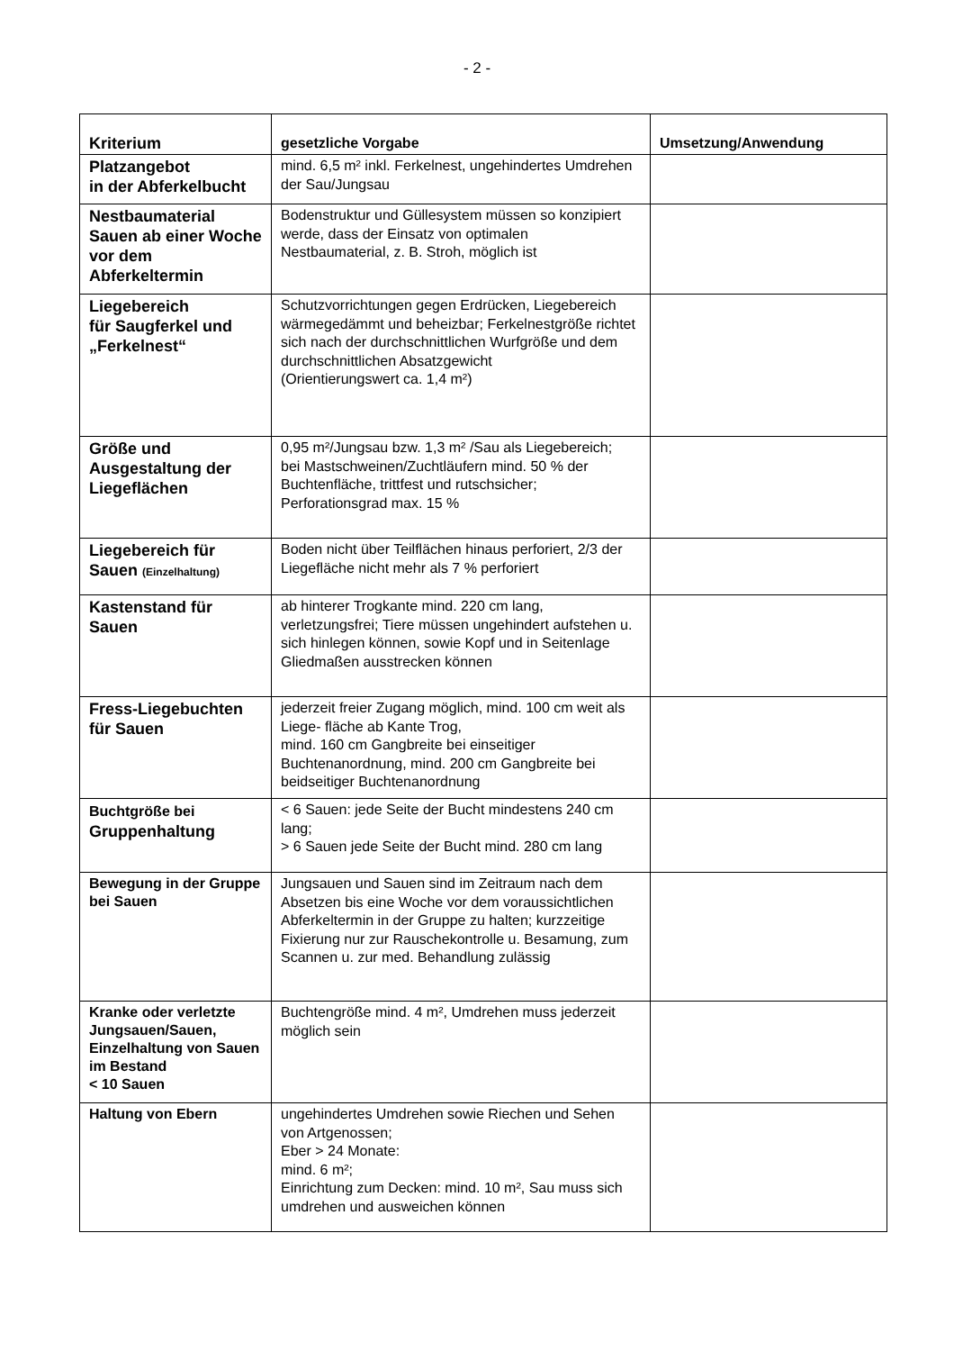- 2 -
| Kriterium | gesetzliche Vorgabe | Umsetzung/Anwendung |
| --- | --- | --- |
| Platzangebot in der Abferkelbucht | mind. 6,5 m² inkl. Ferkelnest, ungehindertes Umdrehen der Sau/Jungsau | |
| Nestbaumaterial Sauen ab einer Woche vor dem Abferkeltermin | Bodenstruktur und Güllesystem müssen so konzipiert werde, dass der Einsatz von optimalen Nestbaumaterial, z. B. Stroh, möglich ist | |
| Liegebereich für Saugferkel und „Ferkelnest“ | Schutzvorrichtungen gegen Erdrücken, Liegebereich wärmegedämmt und beheizbar; Ferkelnestgröße richtet sich nach der durchschnittlichen Wurfgröße und dem durchschnittlichen Absatzgewicht (Orientierungswert ca. 1,4 m²) | |
| Größe und Ausgestaltung der Liegeflächen | 0,95 m²/Jungsau bzw. 1,3 m² /Sau als Liegebereich; bei Mastschweinen/Zuchtläufern mind. 50 % der Buchtenfläche, trittfest und rutschsicher; Perforationsgrad max. 15 % | |
| Liegebereich für Sauen (Einzelhaltung) | Boden nicht über Teilflächen hinaus perforiert, 2/3 der Liegefläche nicht mehr als 7 % perforiert | |
| Kastenstand für Sauen | ab hinterer Trogkante mind. 220 cm lang, verletzungsfrei; Tiere müssen ungehindert aufstehen u. sich hinlegen können, sowie Kopf und in Seitenlage Gliedmaßen ausstrecken können | |
| Fress-Liegebuchten für Sauen | jederzeit freier Zugang möglich, mind. 100 cm weit als Liege- fläche ab Kante Trog, mind. 160 cm Gangbreite bei einseitiger Buchtenanordnung, mind. 200 cm Gangbreite bei beidseitiger Buchtenanordnung | |
| Buchtgröße bei Gruppenhaltung | < 6 Sauen: jede Seite der Bucht mindestens 240 cm lang; > 6 Sauen jede Seite der Bucht mind. 280 cm lang | |
| Bewegung in der Gruppe bei Sauen | Jungsauen und Sauen sind im Zeitraum nach dem Absetzen bis eine Woche vor dem voraussichtlichen Abferkeltermin in der Gruppe zu halten; kurzzeitige Fixierung nur zur Rauschekontrolle u. Besamung, zum Scannen u. zur med. Behandlung zulässig | |
| Kranke oder verletzte Jungsauen/Sauen, Einzelhaltung von Sauen im Bestand < 10 Sauen | Buchtengröße mind. 4 m², Umdrehen muss jederzeit möglich sein | |
| Haltung von Ebern | ungehindertes Umdrehen sowie Riechen und Sehen von Artgenossen; Eber > 24 Monate: mind. 6 m²; Einrichtung zum Decken: mind. 10 m², Sau muss sich umdrehen und ausweichen können | |